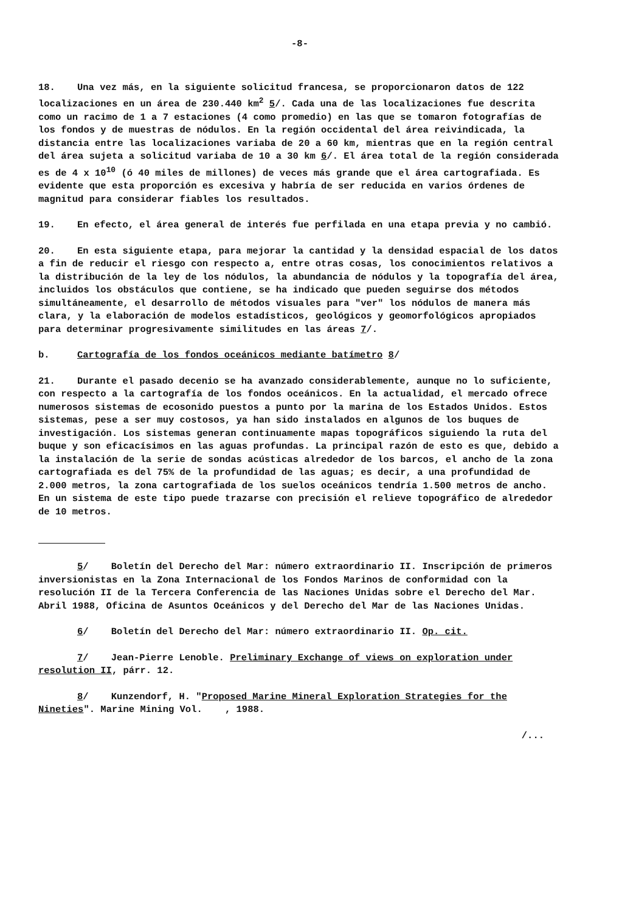-8-
18. Una vez más, en la siguiente solicitud francesa, se proporcionaron datos de 122 localizaciones en un área de 230.440 km<sup>2</sup> 5/. Cada una de las localizaciones fue descrita como un racimo de 1 a 7 estaciones (4 como promedio) en las que se tomaron fotografías de los fondos y de muestras de nódulos. En la región occidental del área reivindicada, la distancia entre las localizaciones variaba de 20 a 60 km, mientras que en la región central del área sujeta a solicitud variaba de 10 a 30 km 6/. El área total de la región considerada es de 4 x 10<sup>10</sup> (ó 40 miles de millones) de veces más grande que el área cartografiada. Es evidente que esta proporción es excesiva y habría de ser reducida en varios órdenes de magnitud para considerar fiables los resultados.
19. En efecto, el área general de interés fue perfilada en una etapa previa y no cambió.
20. En esta siguiente etapa, para mejorar la cantidad y la densidad espacial de los datos a fin de reducir el riesgo con respecto a, entre otras cosas, los conocimientos relativos a la distribución de la ley de los nódulos, la abundancia de nódulos y la topografía del área, incluidos los obstáculos que contiene, se ha indicado que pueden seguirse dos métodos simultáneamente, el desarrollo de métodos visuales para "ver" los nódulos de manera más clara, y la elaboración de modelos estadísticos, geológicos y geomorfológicos apropiados para determinar progresivamente similitudes en las áreas 7/.
b. Cartografía de los fondos oceánicos mediante batímetro 8/
21. Durante el pasado decenio se ha avanzado considerablemente, aunque no lo suficiente, con respecto a la cartografía de los fondos oceánicos. En la actualidad, el mercado ofrece numerosos sistemas de ecosonido puestos a punto por la marina de los Estados Unidos. Estos sistemas, pese a ser muy costosos, ya han sido instalados en algunos de los buques de investigación. Los sistemas generan continuamente mapas topográficos siguiendo la ruta del buque y son eficacísimos en las aguas profundas. La principal razón de esto es que, debido a la instalación de la serie de sondas acústicas alrededor de los barcos, el ancho de la zona cartografiada es del 75% de la profundidad de las aguas; es decir, a una profundidad de 2.000 metros, la zona cartografiada de los suelos oceánicos tendría 1.500 metros de ancho. En un sistema de este tipo puede trazarse con precisión el relieve topográfico de alrededor de 10 metros.
5/ Boletín del Derecho del Mar: número extraordinario II. Inscripción de primeros inversionistas en la Zona Internacional de los Fondos Marinos de conformidad con la resolución II de la Tercera Conferencia de las Naciones Unidas sobre el Derecho del Mar. Abril 1988, Oficina de Asuntos Oceánicos y del Derecho del Mar de las Naciones Unidas.
6/ Boletín del Derecho del Mar: número extraordinario II. Op. cit.
7/ Jean-Pierre Lenoble. Preliminary Exchange of views on exploration under resolution II, párr. 12.
8/ Kunzendorf, H. "Proposed Marine Mineral Exploration Strategies for the Nineties". Marine Mining Vol. , 1988.
/...